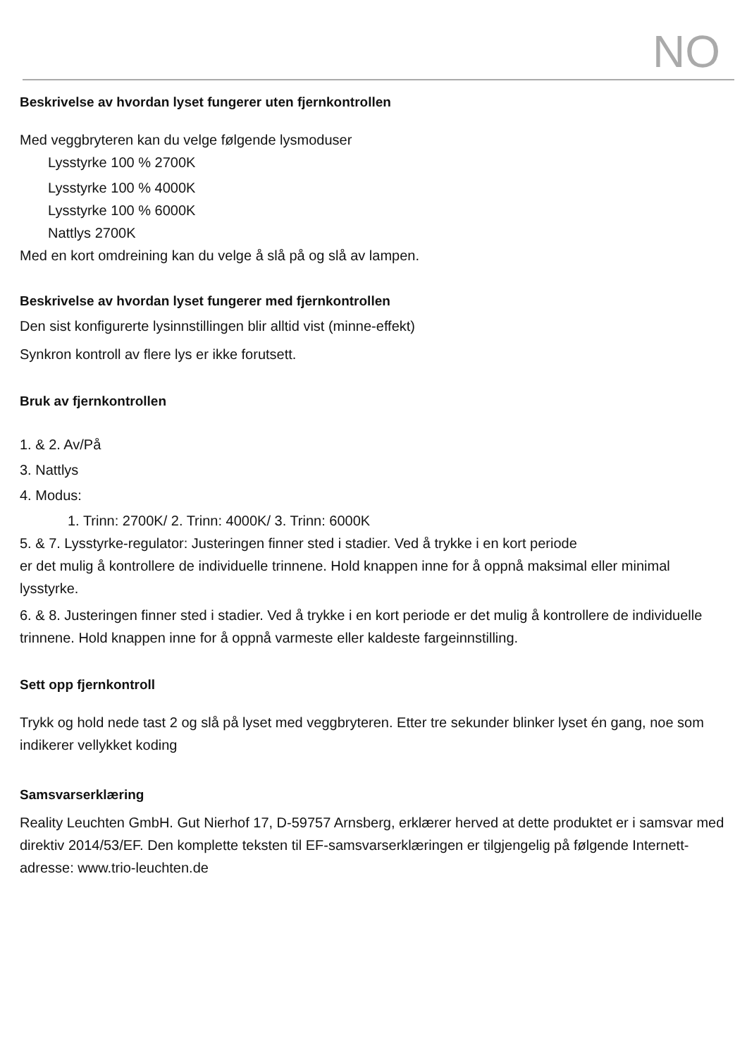NO
Beskrivelse av hvordan lyset fungerer uten fjernkontrollen
Med veggbryteren kan du velge følgende lysmoduser
Lysstyrke 100 % 2700K
Lysstyrke 100 % 4000K
Lysstyrke 100 % 6000K
Nattlys 2700K
Med en kort omdreining kan du velge å slå på og slå av lampen.
Beskrivelse av hvordan lyset fungerer med fjernkontrollen
Den sist konfigurerte lysinnstillingen blir alltid vist (minne-effekt)
Synkron kontroll av flere lys er ikke forutsett.
Bruk av fjernkontrollen
1. & 2. Av/På
3. Nattlys
4. Modus:
1. Trinn: 2700K/ 2. Trinn: 4000K/ 3. Trinn: 6000K
5. & 7. Lysstyrke-regulator: Justeringen finner sted i stadier. Ved å trykke i en kort periode
er det mulig å kontrollere de individuelle trinnene. Hold knappen inne for å oppnå maksimal eller minimal lysstyrke.
6. & 8. Justeringen finner sted i stadier. Ved å trykke i en kort periode er det mulig å kontrollere de individuelle trinnene. Hold knappen inne for å oppnå varmeste eller kaldeste fargeinnstilling.
Sett opp fjernkontroll
Trykk og hold nede tast 2 og slå på lyset med veggbryteren. Etter tre sekunder blinker lyset én gang, noe som indikerer vellykket koding
Samsvarserklæring
Reality Leuchten GmbH. Gut Nierhof 17, D-59757 Arnsberg, erklærer herved at dette produktet er i samsvar med direktiv 2014/53/EF. Den komplette teksten til EF-samsvarserklæringen er tilgjengelig på følgende Internett-adresse: www.trio-leuchten.de